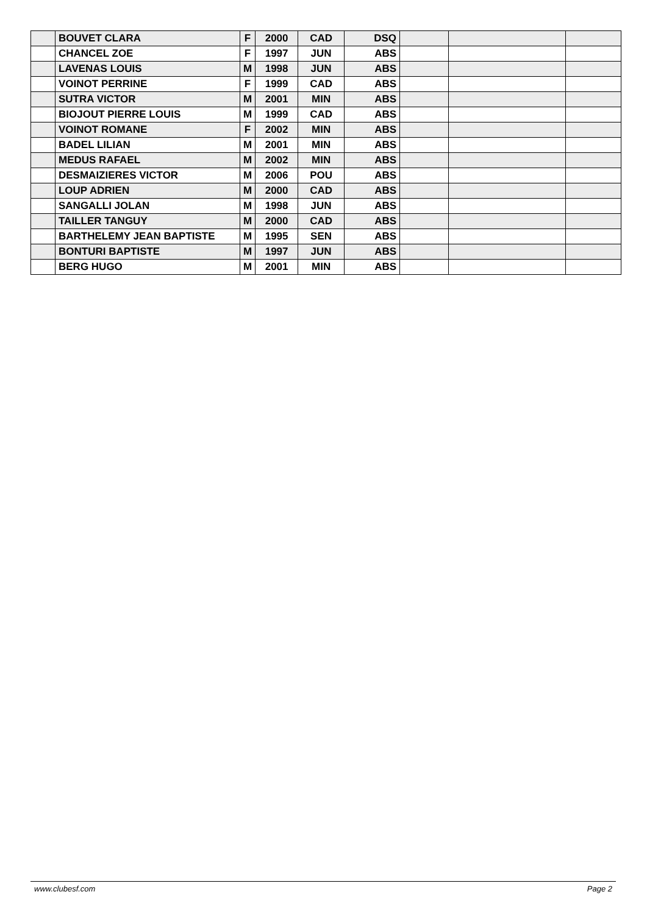| | BOUVET CLARA | F | 2000 | CAD | DSQ | | | |
| | CHANCEL ZOE | F | 1997 | JUN | ABS | | | |
| | LAVENAS LOUIS | M | 1998 | JUN | ABS | | | |
| | VOINOT PERRINE | F | 1999 | CAD | ABS | | | |
| | SUTRA VICTOR | M | 2001 | MIN | ABS | | | |
| | BIOJOUT PIERRE LOUIS | M | 1999 | CAD | ABS | | | |
| | VOINOT ROMANE | F | 2002 | MIN | ABS | | | |
| | BADEL LILIAN | M | 2001 | MIN | ABS | | | |
| | MEDUS RAFAEL | M | 2002 | MIN | ABS | | | |
| | DESMAIZIERES VICTOR | M | 2006 | POU | ABS | | | |
| | LOUP ADRIEN | M | 2000 | CAD | ABS | | | |
| | SANGALLI JOLAN | M | 1998 | JUN | ABS | | | |
| | TAILLER TANGUY | M | 2000 | CAD | ABS | | | |
| | BARTHELEMY JEAN BAPTISTE | M | 1995 | SEN | ABS | | | |
| | BONTURI BAPTISTE | M | 1997 | JUN | ABS | | | |
| | BERG HUGO | M | 2001 | MIN | ABS | | | |
www.clubesf.com Page 2